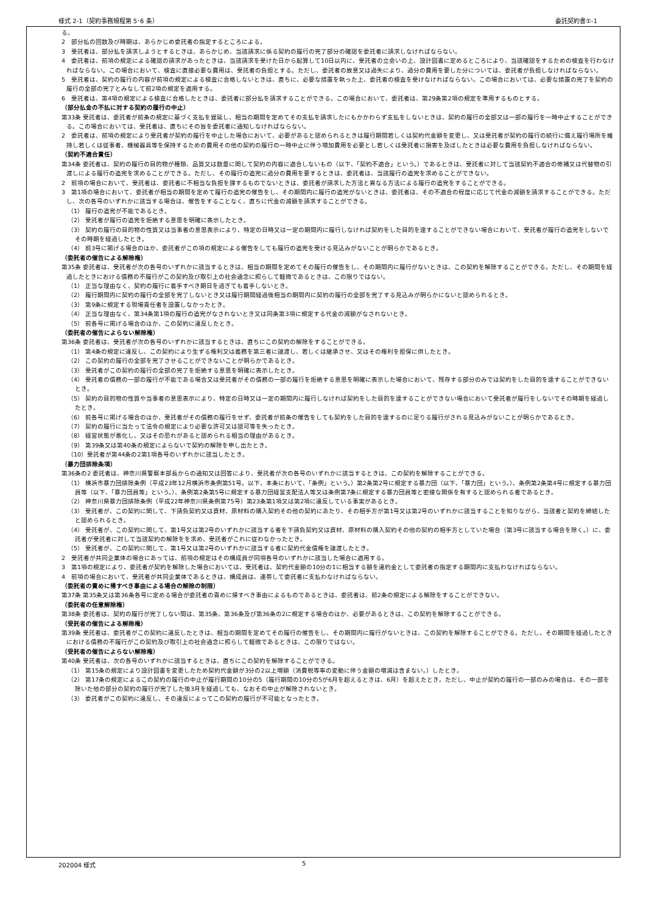様式 2-1（契約事務規程第 5･6 条） 委託契約書①-1
る。
2　部分払の回数及び時期は、あらかじめ委託者の指定するところによる。
3　受託者は、部分払を請求しようとするときは、あらかじめ、当該請求に係る契約の履行の完了部分の確認を委託者に請求しなければならない。
4　委託者は、前項の規定による確認の請求があったときは、当該請求を受けた日から起算して10日以内に、受託者の立会いの上、設計図書に定めるところにより、当該確認をするための検査を行わなければならない。この場合において、検査に直接必要な費用は、受託者の負担とする。ただし、委託者の故意又は過失により、過分の費用を要した分については、委託者が負担しなければならない。
5　受託者は、契約の履行の内容が前項の規定による検査に合格しないときは、直ちに、必要な措置を執った上、委託者の検査を受けなければならない。この場合においては、必要な措置の完了を契約の履行の全部の完了とみなして前2項の規定を適用する。
6　受託者は、第4項の規定による検査に合格したときは、委託者に部分払を請求することができる。この場合において、委託者は、第29条第2項の規定を準用するものとする。
（部分払金の不払に対する契約の履行の中止）
第33条 受託者は、委託者が前条の規定に基づく支払を遅延し、相当の期間を定めてその支払を請求したにもかかわらず支払をしないときは、契約の履行の全部又は一部の履行を一時中止することができる。この場合においては、受託者は、直ちにその旨を委託者に通知しなければならない。
2　委託者は、前項の規定により受託者が契約の履行を中止した場合において、必要があると認められるときは履行期間若しくは契約代金額を変更し、又は受託者が契約の履行の続行に備え履行場所を維持し若しくは従事者、機械器具等を保持するための費用その他の契約の履行の一時中止に伴う増加費用を必要とし若しくは受託者に損害を及ぼしたときは必要な費用を負担しなければならない。
（契約不適合責任）
第34条 委託者は、契約の履行の目的物が種類、品質又は数量に関して契約の内容に適合しないもの（以下、「契約不適合」という。）であるときは、受託者に対して当該契約不適合の修補又は代替物の引渡しによる履行の追完を求めることができる。ただし、その履行の追完に過分の費用を要するときは、委託者は、当該履行の追完を求めることができない。
2　前項の場合において、受託者は、委託者に不相当な負担を課するものでないときは、委託者が請求した方法と異なる方法による履行の追完をすることができる。
3　第1項の場合において、委託者が相当の期間を定めて履行の追完の催告をし、その期間内に履行の追完がないときは、委託者は、その不適合の程度に応じて代金の減額を請求することができる。ただし、次の各号のいずれかに該当する場合は、催告をすることなく、直ちに代金の減額を請求することができる。
（1） 履行の追完が不能であるとき。
（2） 受託者が履行の追完を拒絶する意思を明確に表示したとき。
（3） 契約の履行の目的物の性質又は当事者の意思表示により、特定の日時又は一定の期間内に履行しなければ契約をした目的を達することができない場合において、受託者が履行の追完をしないでその時期を経過したとき。
（4） 前3号に掲げる場合のほか、委託者がこの項の規定による催告をしても履行の追完を受ける見込みがないことが明らかであるとき。
（委託者の催告による解除権）
第35条 委託者は、受託者が次の各号のいずれかに該当するときは、相当の期間を定めてその履行の催告をし、その期間内に履行がないときは、この契約を解除することができる。ただし、その期間を経過したときにおける債務の不履行がこの契約及び取引上の社会通念に照らして軽微であるときは、この限りではない。
（1） 正当な理由なく、契約の履行に着手すべき期日を過ぎても着手しないとき。
（2） 履行期間内に契約の履行の全部を完了しないとき又は履行期間経過後相当の期間内に契約の履行の全部を完了する見込みが明らかにないと認められるとき。
（3） 第9条に規定する現場責任者を設置しなかったとき。
（4） 正当な理由なく、第34条第1項の履行の追完がなされないとき又は同条第3項に規定する代金の減額がなされないとき。
（5） 前各号に掲げる場合のほか、この契約に違反したとき。
（委託者の催告によらない解除権）
第36条 委託者は、受託者が次の各号のいずれかに該当するときは、直ちにこの契約の解除をすることができる。
（1） 第4条の規定に違反し、この契約により生ずる権利又は義務を第三者に譲渡し、若しくは継承させ、又はその権利を担保に供したとき。
（2） この契約の履行の全部を完了させることができないことが明らかであるとき。
（3） 受託者がこの契約の履行の全部の完了を拒絶する意思を明確に表示したとき。
（4） 受託者の債務の一部の履行が不能である場合又は受託者がその債務の一部の履行を拒絶する意思を明確に表示した場合において、残存する部分のみでは契約をした目的を達することができないとき。
（5） 契約の目的物の性質や当事者の意思表示により、特定の日時又は一定の期間内に履行しなければ契約をした目的を達することができない場合において受託者が履行をしないでその時期を経過したとき。
（6） 前各号に掲げる場合のほか、受託者がその債務の履行をせず、委託者が前条の催告をしても契約をした目的を達するのに足りる履行がされる見込みがないことが明らかであるとき。
（7） 契約の履行に当たって法令の規定により必要な許可又は認可等を失ったとき。
（8） 経営状態が悪化し、又はその恐れがあると認められる相当の理由があるとき。
（9） 第39条又は第40条の規定によらないで契約の解除を申し出たとき。
（10）受託者が第44条の2第1項各号のいずれかに該当したとき。
（暴力団排除条項）
第36条の2 委託者は、神奈川県警察本部長からの通知又は回答により、受託者が次の各号のいずれかに該当するときは、この契約を解除することができる。
（1） 横浜市暴力団排除条例（平成23年12月横浜市条例第51号。以下、本条において、「条例」という。）第2条第2号に規定する暴力団（以下、「暴力団」という。）、条例第2条第4号に規定する暴力団員等（以下、「暴力団員等」という。）、条例第2条第5号に規定する暴力団経営支配法人等又は条例第7条に規定する暴力団員等と密接な関係を有すると認められる者であるとき。
（2） 神奈川県暴力団排除条例（平成22年神奈川県条例第75号）第23条第1項又は第2項に違反している事実があるとき。
（3） 受託者が、この契約に関して、下請負契約又は資材、原材料の購入契約その他の契約にあたり、その相手方が第1号又は第2号のいずれかに該当することを知りながら、当該者と契約を締結したと認められるとき。
（4） 受託者が、この契約に関して、第1号又は第2号のいずれかに該当する者を下請負契約又は資材、原材料の購入契約その他の契約の相手方としていた場合（第3号に該当する場合を除く。）に、委託者が受託者に対して当該契約の解除をを求め、受託者がこれに従わなかったとき。
（5） 受託者が、この契約に関して、第1号又は第2号のいずれかに該当する者に契約代金債権を譲渡したとき。
2　受託者が共同企業体の場合にあっては、前項の規定はその構成員が同項各号のいずれかに該当した場合に適用する。
3　第1項の規定により、委託者が契約を解除した場合においては、受託者は、契約代金額の10分の1に相当する額を違約金として委託者の指定する期間内に支払わなければならない。
4　前項の場合において、受託者が共同企業体であるときは、構成員は、連帯して委託者に支払わなければならない。
（委託者の責めに帰すべき事由による場合の解除の制限）
第37条 第35条又は第36条各号に定める場合が委託者の責めに帰すべき事由によるものであるときは、委託者は、前2条の規定による解除をすることができない。
（委託者の任意解除権）
第38条 委託者は、契約の履行が完了しない間は、第35条、第36条及び第36条の2に規定する場合のほか、必要があるときは、この契約を解除することができる。
（受託者の催告による解除権）
第39条 受託者は、委託者がこの契約に違反したときは、相当の期間を定めてその履行の催告をし、その期間内に履行がないときは、この契約を解除することができる。ただし、その期間を経過したときにおける債務の不履行がこの契約及び取引上の社会通念に照らして軽微であるときは、この限りではない。
（受託者の催告によらない解除権）
第40条 受託者は、次の各号のいずれかに該当するときは、直ちにこの契約を解除することができる。
（1） 第15条の規定により設計図書を変更したため契約代金額が3分の2以上増額（消費税等率の変動に伴う金額の増減は含まない。）したとき。
（2） 第17条の規定によるこの契約の履行の中止が履行期間の10分の5（履行期間の10分の5が6月を超えるときは、6月）を超えたとき。ただし、中止が契約の履行の一部のみの場合は、その一部を除いた他の部分の契約の履行が完了した後3月を経過しても、なおその中止が解除されないとき。
（3） 委託者がこの契約に違反し、その違反によってこの契約の履行が不可能となったとき。
202004 様式 5